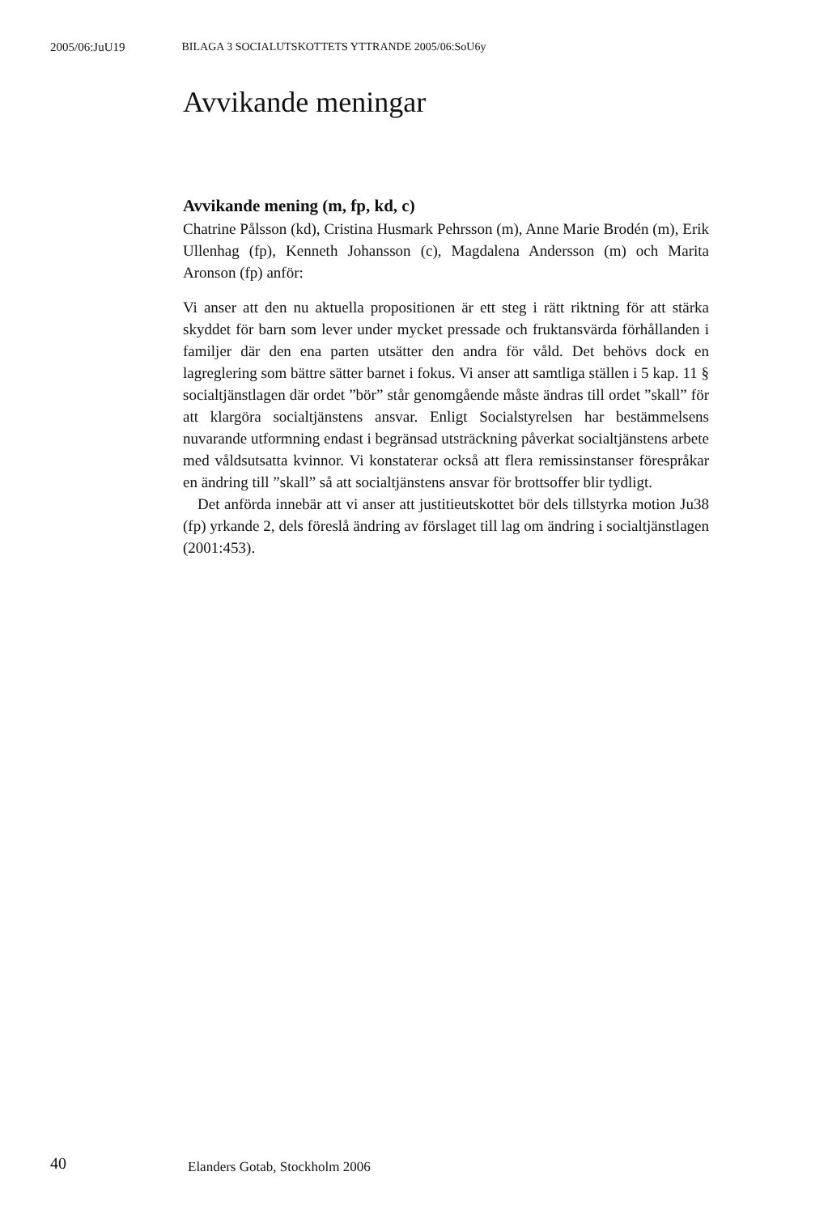2005/06:JuU19 BILAGA 3 SOCIALUTSKOTTETS YTTRANDE 2005/06:SoU6y
Avvikande meningar
Avvikande mening (m, fp, kd, c)
Chatrine Pålsson (kd), Cristina Husmark Pehrsson (m), Anne Marie Brodén (m), Erik Ullenhag (fp), Kenneth Johansson (c), Magdalena Andersson (m) och Marita Aronson (fp) anför:
Vi anser att den nu aktuella propositionen är ett steg i rätt riktning för att stärka skyddet för barn som lever under mycket pressade och fruktansvärda förhållanden i familjer där den ena parten utsätter den andra för våld. Det behövs dock en lagreglering som bättre sätter barnet i fokus. Vi anser att samtliga ställen i 5 kap. 11 § socialtjänstlagen där ordet ”bör” står genomgående måste ändras till ordet ”skall” för att klargöra socialtjänstens ansvar. Enligt Socialstyrelsen har bestämmelsens nuvarande utformning endast i begränsad utsträckning påverkat socialtjänstens arbete med våldsutsatta kvinnor. Vi konstaterar också att flera remissinstanser förespråkar en ändring till ”skall” så att socialtjänstens ansvar för brottsoffer blir tydligt.
Det anförda innebär att vi anser att justitieutskottet bör dels tillstyrka motion Ju38 (fp) yrkande 2, dels föreslå ändring av förslaget till lag om ändring i socialtjänstlagen (2001:453).
40 Elanders Gotab, Stockholm 2006